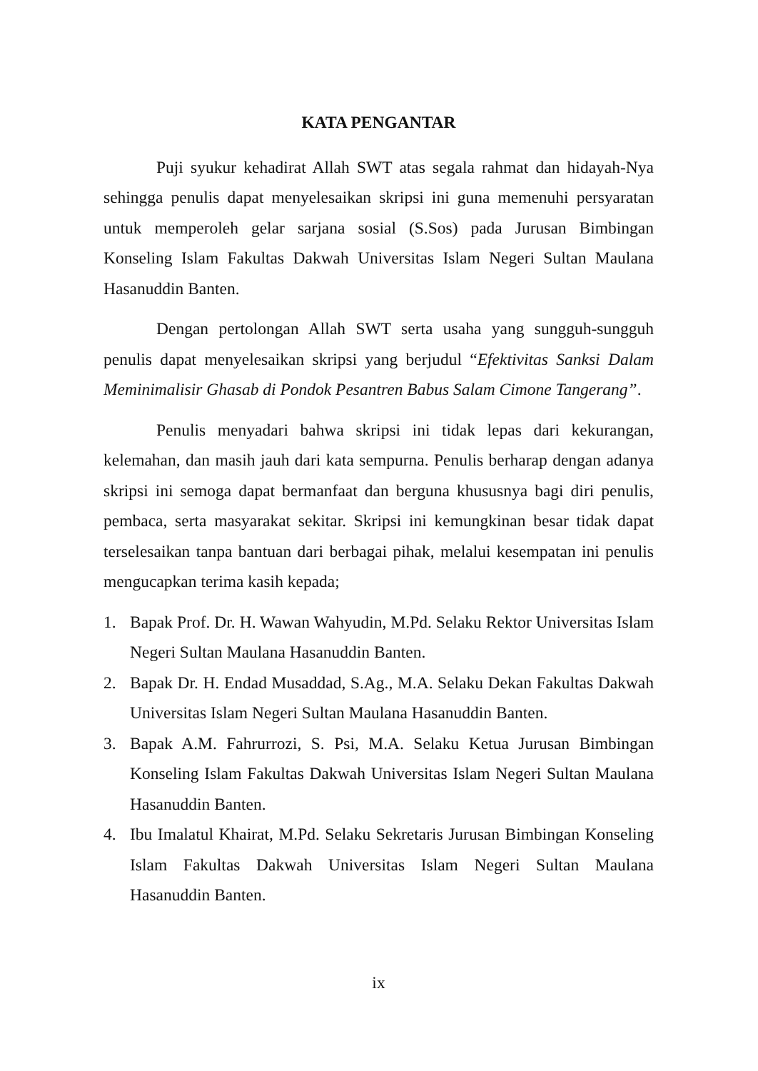KATA PENGANTAR
Puji syukur kehadirat Allah SWT atas segala rahmat dan hidayah-Nya sehingga penulis dapat menyelesaikan skripsi ini guna memenuhi persyaratan untuk memperoleh gelar sarjana sosial (S.Sos) pada Jurusan Bimbingan Konseling Islam Fakultas Dakwah Universitas Islam Negeri Sultan Maulana Hasanuddin Banten.
Dengan pertolongan Allah SWT serta usaha yang sungguh-sungguh penulis dapat menyelesaikan skripsi yang berjudul “Efektivitas Sanksi Dalam Meminimalisir Ghasab di Pondok Pesantren Babus Salam Cimone Tangerang”.
Penulis menyadari bahwa skripsi ini tidak lepas dari kekurangan, kelemahan, dan masih jauh dari kata sempurna. Penulis berharap dengan adanya skripsi ini semoga dapat bermanfaat dan berguna khususnya bagi diri penulis, pembaca, serta masyarakat sekitar. Skripsi ini kemungkinan besar tidak dapat terselesaikan tanpa bantuan dari berbagai pihak, melalui kesempatan ini penulis mengucapkan terima kasih kepada;
1. Bapak Prof. Dr. H. Wawan Wahyudin, M.Pd. Selaku Rektor Universitas Islam Negeri Sultan Maulana Hasanuddin Banten.
2. Bapak Dr. H. Endad Musaddad, S.Ag., M.A. Selaku Dekan Fakultas Dakwah Universitas Islam Negeri Sultan Maulana Hasanuddin Banten.
3. Bapak A.M. Fahrurrozi, S. Psi, M.A. Selaku Ketua Jurusan Bimbingan Konseling Islam Fakultas Dakwah Universitas Islam Negeri Sultan Maulana Hasanuddin Banten.
4. Ibu Imalatul Khairat, M.Pd. Selaku Sekretaris Jurusan Bimbingan Konseling Islam Fakultas Dakwah Universitas Islam Negeri Sultan Maulana Hasanuddin Banten.
ix